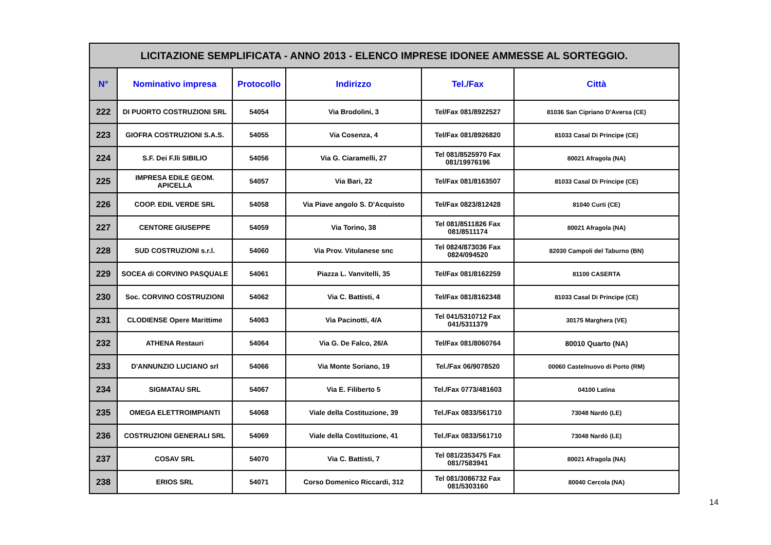| LICITAZIONE SEMPLIFICATA - ANNO 2013 - ELENCO IMPRESE IDONEE AMMESSE AL SORTEGGIO. | | | | | |
| --- | --- | --- | --- | --- | --- |
| N° | Nominativo impresa | Protocollo | Indirizzo | Tel./Fax | Città |
| 222 | DI PUORTO COSTRUZIONI SRL | 54054 | Via Brodolini, 3 | Tel/Fax 081/8922527 | 81036 San Cipriano D'Aversa (CE) |
| 223 | GIOFRA COSTRUZIONI S.A.S. | 54055 | Via Cosenza, 4 | Tel/Fax 081/8926820 | 81033 Casal Di Principe (CE) |
| 224 | S.F. Dei F.lli SIBILIO | 54056 | Via G. Ciaramelli, 27 | Tel 081/8525970 Fax 081/19976196 | 80021 Afragola (NA) |
| 225 | IMPRESA EDILE GEOM. APICELLA | 54057 | Via Bari, 22 | Tel/Fax 081/8163507 | 81033 Casal Di Principe (CE) |
| 226 | COOP. EDIL VERDE SRL | 54058 | Via Piave angolo S. D'Acquisto | Tel/Fax 0823/812428 | 81040 Curti (CE) |
| 227 | CENTORE GIUSEPPE | 54059 | Via Torino, 38 | Tel 081/8511826 Fax 081/8511174 | 80021 Afragola (NA) |
| 228 | SUD COSTRUZIONI s.r.l. | 54060 | Via Prov. Vitulanese snc | Tel 0824/873036 Fax 0824/094520 | 82030 Campoli del Taburno (BN) |
| 229 | SOCEA di CORVINO PASQUALE | 54061 | Piazza L. Vanvitelli, 35 | Tel/Fax 081/8162259 | 81100 CASERTA |
| 230 | Soc. CORVINO COSTRUZIONI | 54062 | Via C. Battisti, 4 | Tel/Fax 081/8162348 | 81033 Casal Di Principe (CE) |
| 231 | CLODIENSE Opere Marittime | 54063 | Via Pacinotti, 4/A | Tel 041/5310712 Fax 041/5311379 | 30175 Marghera (VE) |
| 232 | ATHENA Restauri | 54064 | Via G. De Falco, 26/A | Tel/Fax 081/8060764 | 80010 Quarto (NA) |
| 233 | D'ANNUNZIO LUCIANO srl | 54066 | Via Monte Soriano, 19 | Tel./Fax 06/9078520 | 00060 Castelnuovo di Porto (RM) |
| 234 | SIGMATAU SRL | 54067 | Via E. Filiberto 5 | Tel./Fax 0773/481603 | 04100 Latina |
| 235 | OMEGA ELETTROIMPIANTI | 54068 | Viale della Costituzione, 39 | Tel./Fax 0833/561710 | 73048 Nardò (LE) |
| 236 | COSTRUZIONI GENERALI SRL | 54069 | Viale della Costituzione, 41 | Tel./Fax 0833/561710 | 73048 Nardò (LE) |
| 237 | COSAV SRL | 54070 | Via C. Battisti, 7 | Tel 081/2353475 Fax 081/7583941 | 80021 Afragola (NA) |
| 238 | ERIOS SRL | 54071 | Corso Domenico Riccardi, 312 | Tel 081/3086732 Fax 081/5303160 | 80040 Cercola (NA) |
14